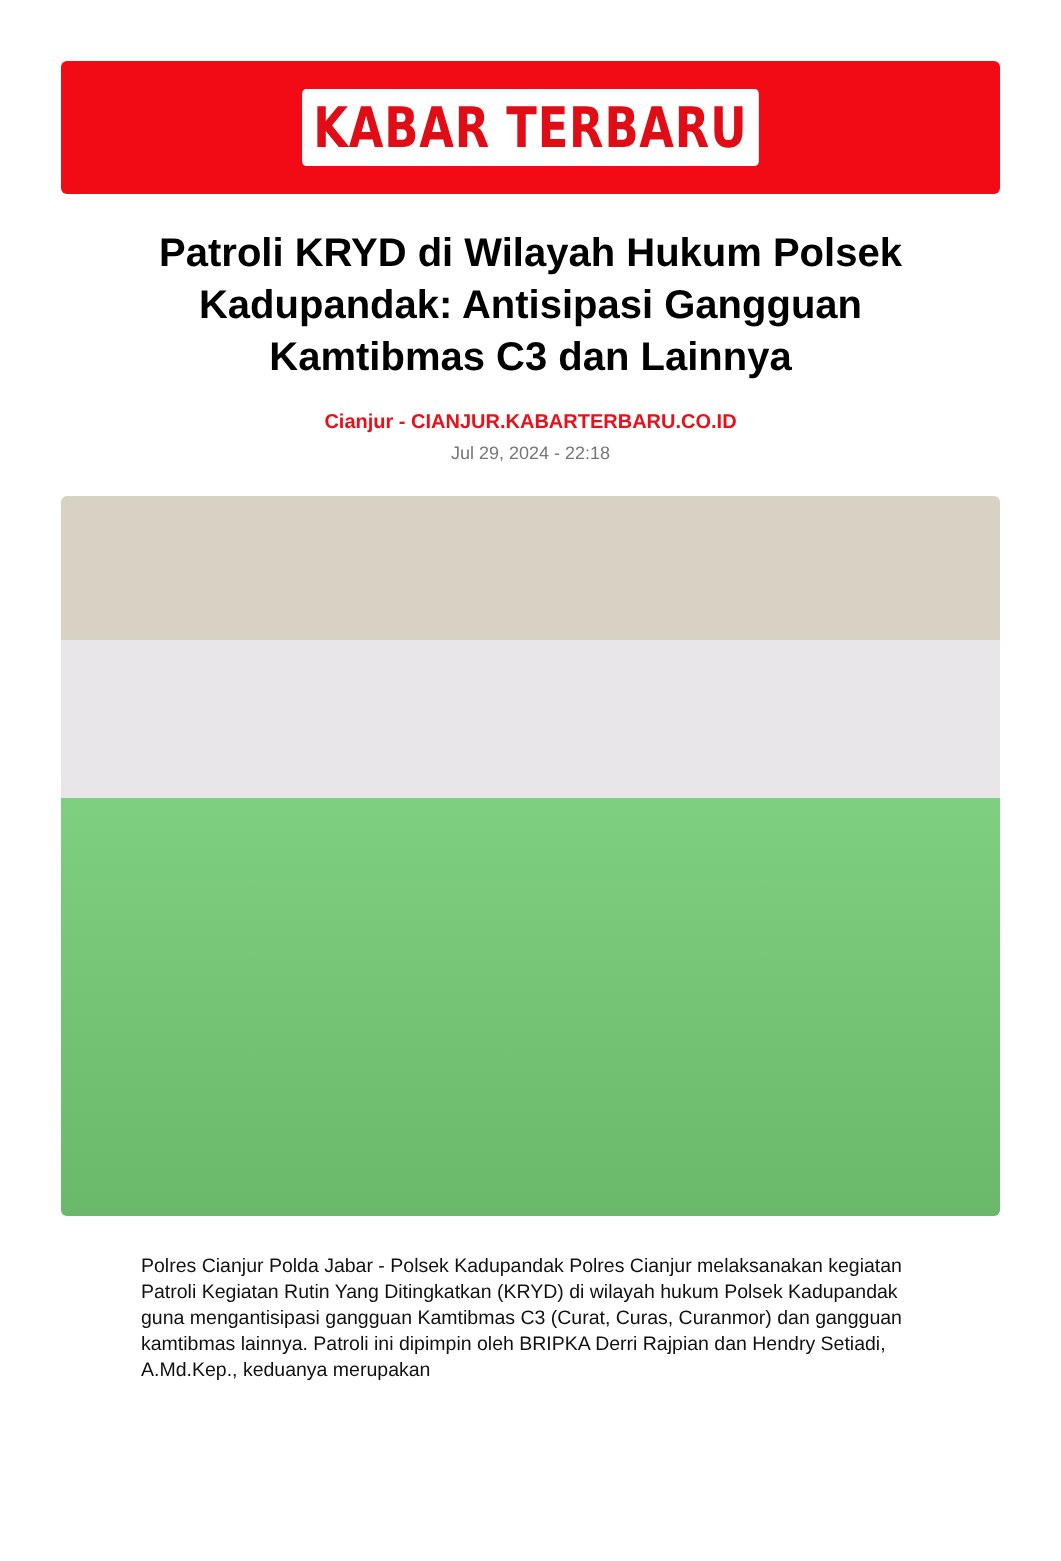KABAR TERBARU
Patroli KRYD di Wilayah Hukum Polsek Kadupandak: Antisipasi Gangguan Kamtibmas C3 dan Lainnya
Cianjur - CIANJUR.KABARTERBARU.CO.ID
Jul 29, 2024 - 22:18
Polres Cianjur Polda Jabar - Polsek Kadupandak Polres Cianjur melaksanakan kegiatan Patroli Kegiatan Rutin Yang Ditingkatkan (KRYD) di wilayah hukum Polsek Kadupandak guna mengantisipasi gangguan Kamtibmas C3 (Curat, Curas, Curanmor) dan gangguan kamtibmas lainnya. Patroli ini dipimpin oleh BRIPKA Derri Rajpian dan Hendry Setiadi, A.Md.Kep., keduanya merupakan